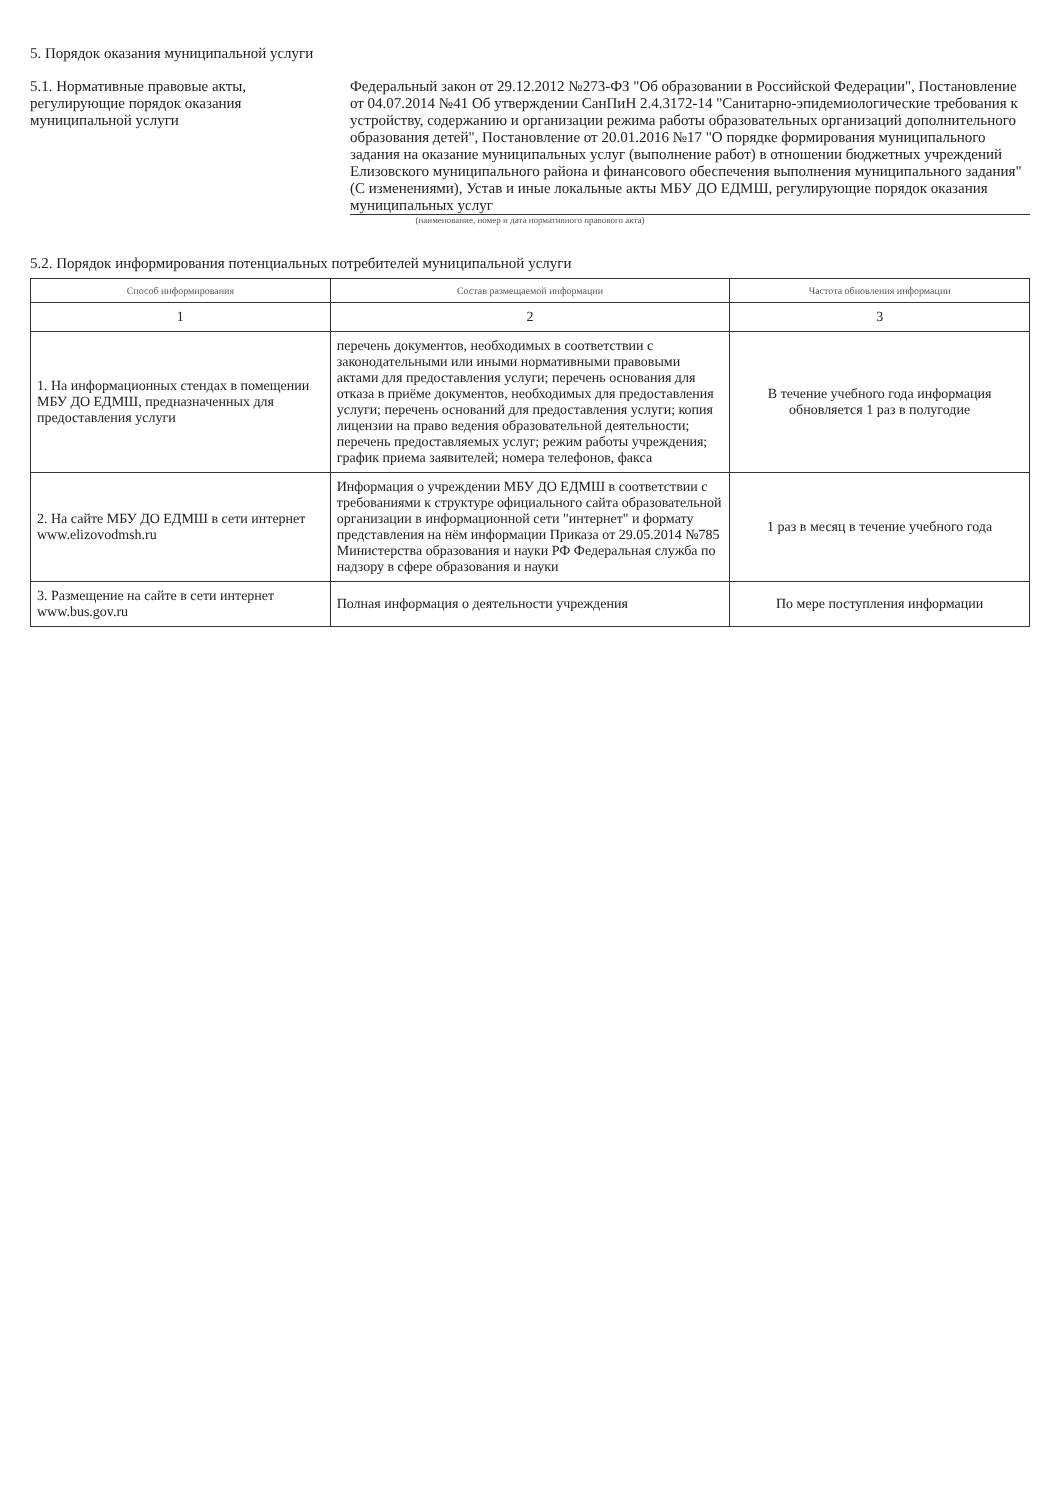5. Порядок оказания муниципальной услуги
5.1. Нормативные правовые акты, регулирующие порядок оказания муниципальной услуги
Федеральный закон от 29.12.2012 №273-ФЗ "Об образовании в Российской Федерации", Постановление от 04.07.2014 №41 Об утверждении СанПиН 2.4.3172-14 "Санитарно-эпидемиологические требования к устройству, содержанию и организации режима работы образовательных организаций дополнительного образования детей", Постановление от 20.01.2016 №17 "О порядке формирования муниципального задания на оказание муниципальных услуг (выполнение работ) в отношении бюджетных учреждений Елизовского муниципального района и финансового обеспечения выполнения муниципального задания"(С изменениями), Устав и иные локальные акты МБУ ДО ЕДМШ, регулирующие порядок оказания муниципальных услуг
(наименование, номер и дата нормативного правового акта)
5.2. Порядок информирования потенциальных потребителей муниципальной услуги
| Способ информирования | Состав размещаемой информации | Частота обновления информации |
| --- | --- | --- |
| 1 | 2 | 3 |
| 1. На информационных стендах в помещении МБУ ДО ЕДМШ, предназначенных для предоставления услуги | перечень документов, необходимых в соответствии с законодательными или иными нормативными правовыми актами для предоставления услуги; перечень основания для отказа в приёме документов, необходимых для предоставления услуги; перечень оснований для предоставления услуги; копия лицензии на право ведения образовательной деятельности; перечень предоставляемых услуг; режим работы учреждения; график приема заявителей; номера телефонов, факса | В течение учебного года информация обновляется 1 раз в полугодие |
| 2. На сайте МБУ ДО ЕДМШ в сети интернет www.elizovodmsh.ru | Информация о учреждении МБУ ДО ЕДМШ в соответствии с требованиями к структуре официального сайта образовательной организации в информационной сети "интернет" и формату представления на нём информации Приказа от 29.05.2014 №785 Министерства образования и науки РФ Федеральная служба по надзору в сфере образования и науки | 1 раз в месяц в течение учебного года |
| 3. Размещение на сайте в сети интернет www.bus.gov.ru | Полная информация о деятельности учреждения | По мере поступления информации |